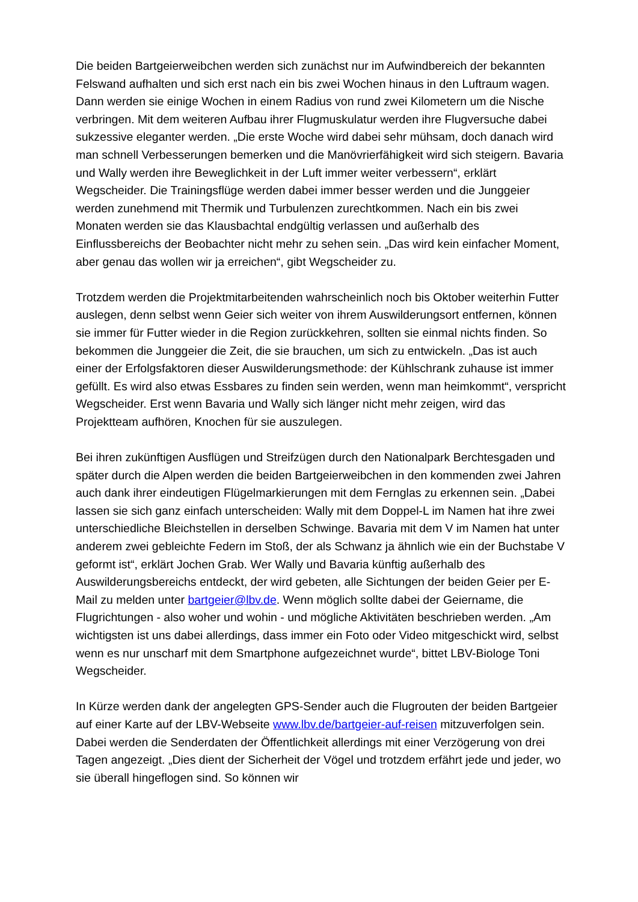Die beiden Bartgeierweibchen werden sich zunächst nur im Aufwindbereich der bekannten Felswand aufhalten und sich erst nach ein bis zwei Wochen hinaus in den Luftraum wagen. Dann werden sie einige Wochen in einem Radius von rund zwei Kilometern um die Nische verbringen. Mit dem weiteren Aufbau ihrer Flugmuskulatur werden ihre Flugversuche dabei sukzessive eleganter werden. „Die erste Woche wird dabei sehr mühsam, doch danach wird man schnell Verbesserungen bemerken und die Manövrierfähigkeit wird sich steigern. Bavaria und Wally werden ihre Beweglichkeit in der Luft immer weiter verbessern“, erklärt Wegscheider. Die Trainingsflüge werden dabei immer besser werden und die Junggeier werden zunehmend mit Thermik und Turbulenzen zurechtkommen. Nach ein bis zwei Monaten werden sie das Klausbachtal endgültig verlassen und außerhalb des Einflussbereichs der Beobachter nicht mehr zu sehen sein. „Das wird kein einfacher Moment, aber genau das wollen wir ja erreichen“, gibt Wegscheider zu.
Trotzdem werden die Projektmitarbeitenden wahrscheinlich noch bis Oktober weiterhin Futter auslegen, denn selbst wenn Geier sich weiter von ihrem Auswilderungsort entfernen, können sie immer für Futter wieder in die Region zurückkehren, sollten sie einmal nichts finden. So bekommen die Junggeier die Zeit, die sie brauchen, um sich zu entwickeln. „Das ist auch einer der Erfolgsfaktoren dieser Auswilderungsmethode: der Kühlschrank zuhause ist immer gefüllt. Es wird also etwas Essbares zu finden sein werden, wenn man heimkommt“, verspricht Wegscheider. Erst wenn Bavaria und Wally sich länger nicht mehr zeigen, wird das Projektteam aufhören, Knochen für sie auszulegen.
Bei ihren zukünftigen Ausflügen und Streifzügen durch den Nationalpark Berchtesgaden und später durch die Alpen werden die beiden Bartgeierweibchen in den kommenden zwei Jahren auch dank ihrer eindeutigen Flügelmarkierungen mit dem Fernglas zu erkennen sein. „Dabei lassen sie sich ganz einfach unterscheiden: Wally mit dem Doppel-L im Namen hat ihre zwei unterschiedliche Bleichstellen in derselben Schwinge. Bavaria mit dem V im Namen hat unter anderem zwei gebleichte Federn im Stoß, der als Schwanz ja ähnlich wie ein der Buchstabe V geformt ist“, erklärt Jochen Grab. Wer Wally und Bavaria künftig außerhalb des Auswilderungsbereichs entdeckt, der wird gebeten, alle Sichtungen der beiden Geier per E-Mail zu melden unter bartgeier@lbv.de. Wenn möglich sollte dabei der Geiername, die Flugrichtungen - also woher und wohin - und mögliche Aktivitäten beschrieben werden. „Am wichtigsten ist uns dabei allerdings, dass immer ein Foto oder Video mitgeschickt wird, selbst wenn es nur unscharf mit dem Smartphone aufgezeichnet wurde“, bittet LBV-Biologe Toni Wegscheider.
In Kürze werden dank der angelegten GPS-Sender auch die Flugrouten der beiden Bartgeier auf einer Karte auf der LBV-Webseite www.lbv.de/bartgeier-auf-reisen mitzuverfolgen sein. Dabei werden die Senderdaten der Öffentlichkeit allerdings mit einer Verzögerung von drei Tagen angezeigt. „Dies dient der Sicherheit der Vögel und trotzdem erfährt jede und jeder, wo sie überall hingeflogen sind. So können wir